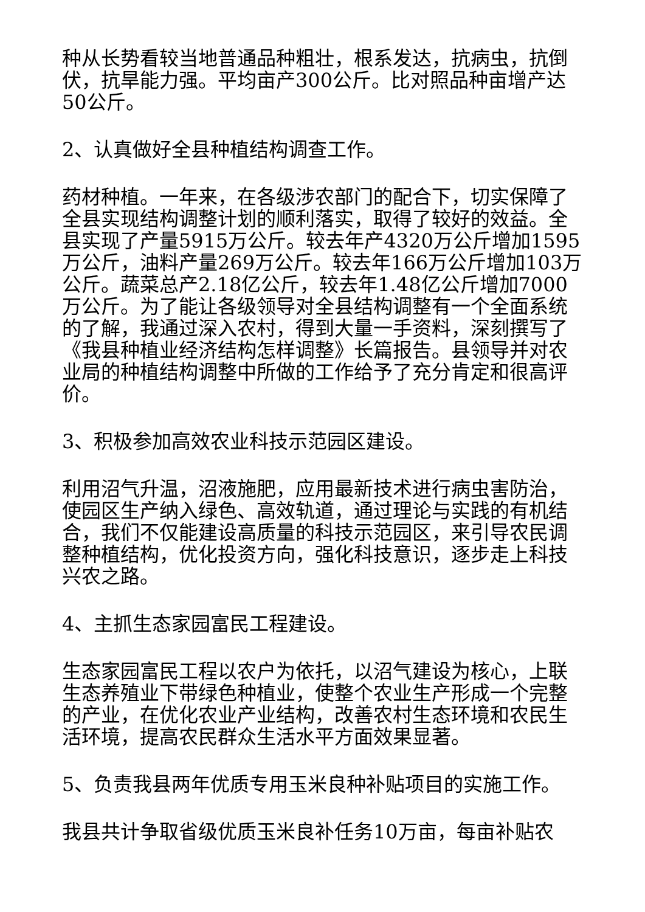种从长势看较当地普通品种粗壮，根系发达，抗病虫，抗倒伏，抗旱能力强。平均亩产300公斤。比对照品种亩增产达50公斤。
2、认真做好全县种植结构调查工作。
药材种植。一年来，在各级涉农部门的配合下，切实保障了全县实现结构调整计划的顺利落实，取得了较好的效益。全县实现了产量5915万公斤。较去年产4320万公斤增加1595万公斤，油料产量269万公斤。较去年166万公斤增加103万公斤。蔬菜总产2.18亿公斤，较去年1.48亿公斤增加7000万公斤。为了能让各级领导对全县结构调整有一个全面系统的了解，我通过深入农村，得到大量一手资料，深刻撰写了《我县种植业经济结构怎样调整》长篇报告。县领导并对农业局的种植结构调整中所做的工作给予了充分肯定和很高评价。
3、积极参加高效农业科技示范园区建设。
利用沼气升温，沼液施肥，应用最新技术进行病虫害防治，使园区生产纳入绿色、高效轨道，通过理论与实践的有机结合，我们不仅能建设高质量的科技示范园区，来引导农民调整种植结构，优化投资方向，强化科技意识，逐步走上科技兴农之路。
4、主抓生态家园富民工程建设。
生态家园富民工程以农户为依托，以沼气建设为核心，上联生态养殖业下带绿色种植业，使整个农业生产形成一个完整的产业，在优化农业产业结构，改善农村生态环境和农民生活环境，提高农民群众生活水平方面效果显著。
5、负责我县两年优质专用玉米良种补贴项目的实施工作。
我县共计争取省级优质玉米良补任务10万亩，每亩补贴农